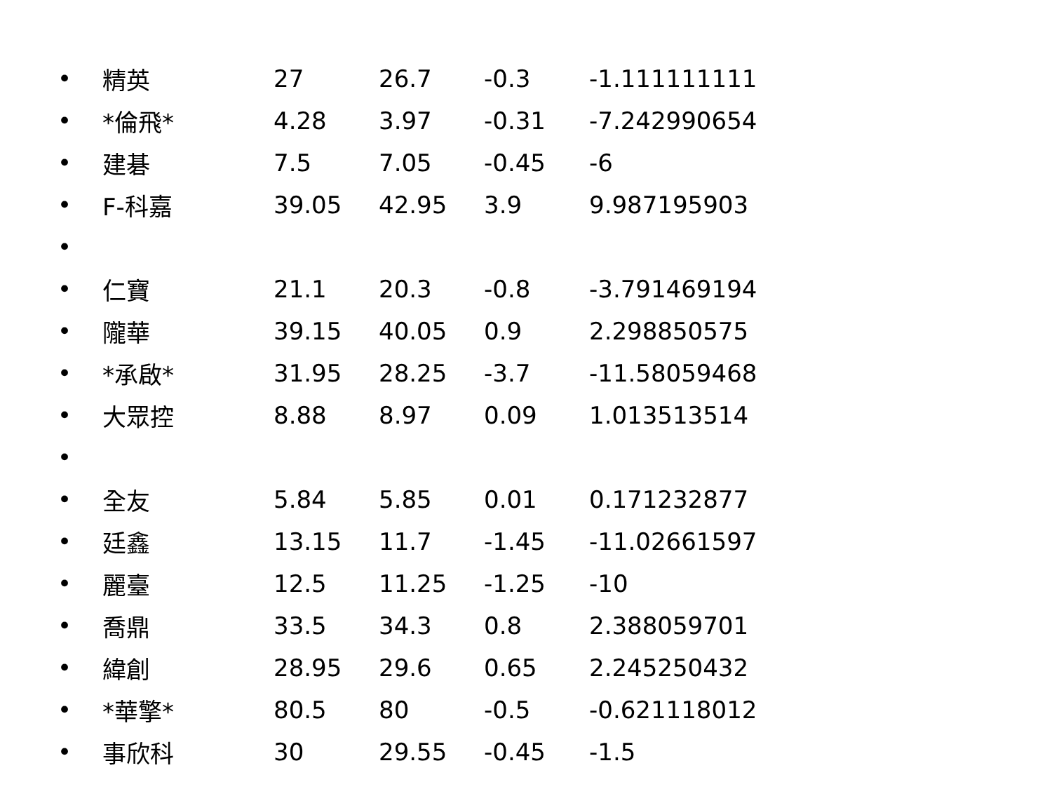| • | 精英 | 27 | 26.7 | -0.3 | -1.111111111 |
| • | *倫飛* | 4.28 | 3.97 | -0.31 | -7.242990654 |
| • | 建碁 | 7.5 | 7.05 | -0.45 | -6 |
| • | F-科嘉 | 39.05 | 42.95 | 3.9 | 9.987195903 |
| • | | | | | |
| • | 仁寶 | 21.1 | 20.3 | -0.8 | -3.791469194 |
| • | 隴華 | 39.15 | 40.05 | 0.9 | 2.298850575 |
| • | *承啟* | 31.95 | 28.25 | -3.7 | -11.58059468 |
| • | 大眾控 | 8.88 | 8.97 | 0.09 | 1.013513514 |
| • | | | | | |
| • | 全友 | 5.84 | 5.85 | 0.01 | 0.171232877 |
| • | 廷鑫 | 13.15 | 11.7 | -1.45 | -11.02661597 |
| • | 麗臺 | 12.5 | 11.25 | -1.25 | -10 |
| • | 喬鼎 | 33.5 | 34.3 | 0.8 | 2.388059701 |
| • | 緯創 | 28.95 | 29.6 | 0.65 | 2.245250432 |
| • | *華擎* | 80.5 | 80 | -0.5 | -0.621118012 |
| • | 事欣科 | 30 | 29.55 | -0.45 | -1.5 |